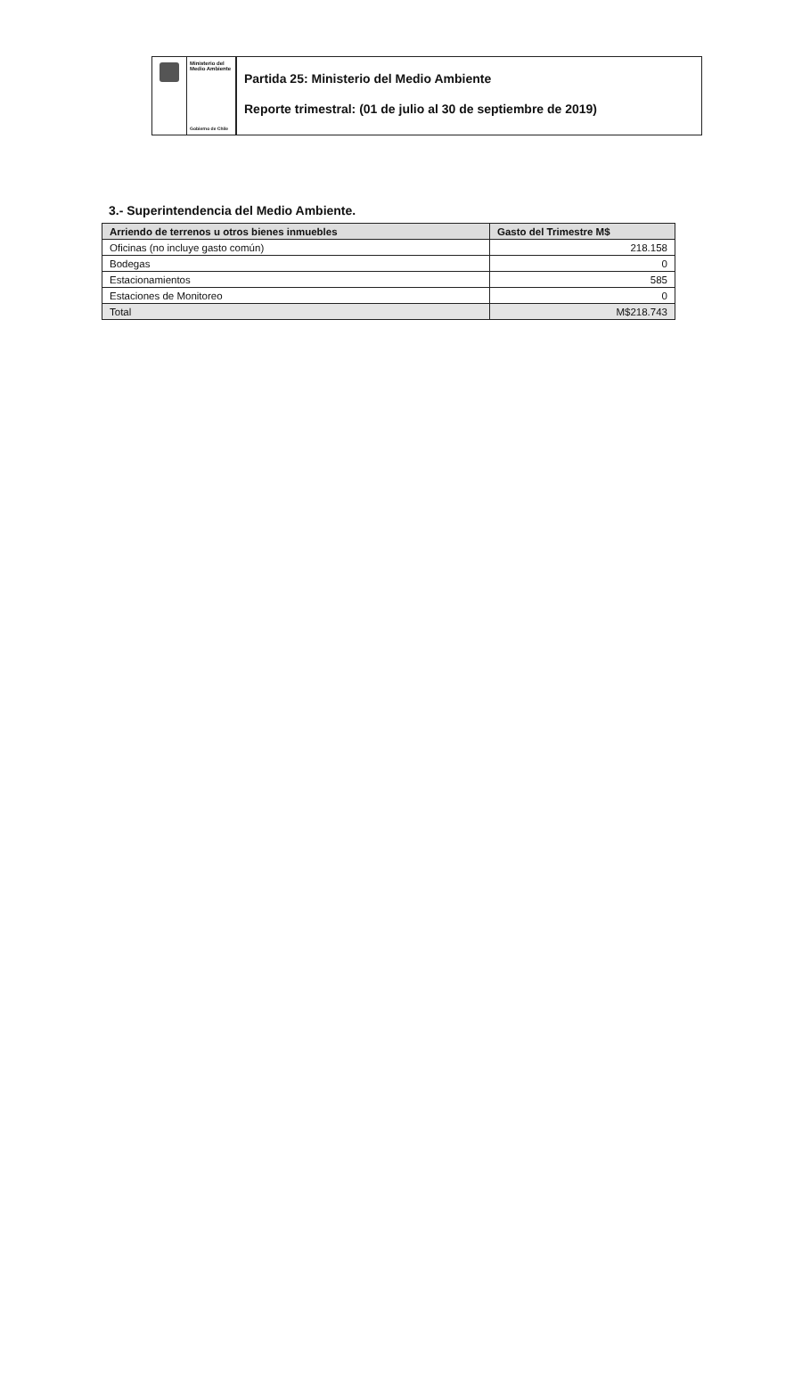Ministerio del Medio Ambiente
Gobierno de Chile
Partida 25: Ministerio del Medio Ambiente
Reporte trimestral: (01 de julio al 30 de septiembre de 2019)
3.- Superintendencia del Medio Ambiente.
| Arriendo de terrenos u otros bienes inmuebles | Gasto del Trimestre M$ |
| --- | --- |
| Oficinas (no incluye gasto común) | 218.158 |
| Bodegas | 0 |
| Estacionamientos | 585 |
| Estaciones de Monitoreo | 0 |
| Total | M$218.743 |